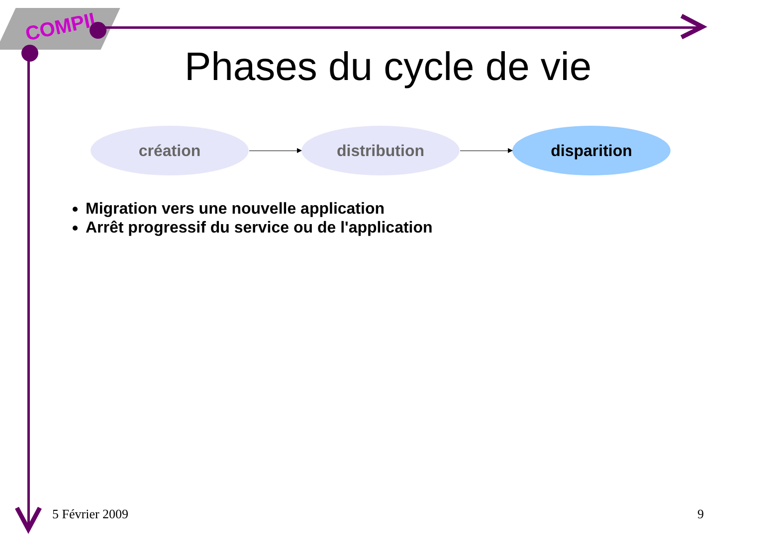COMPIL
Phases du cycle de vie
création distribution disparition
Migration vers une nouvelle application
Arrêt progressif du service ou de l'application
5 Février 2009 9